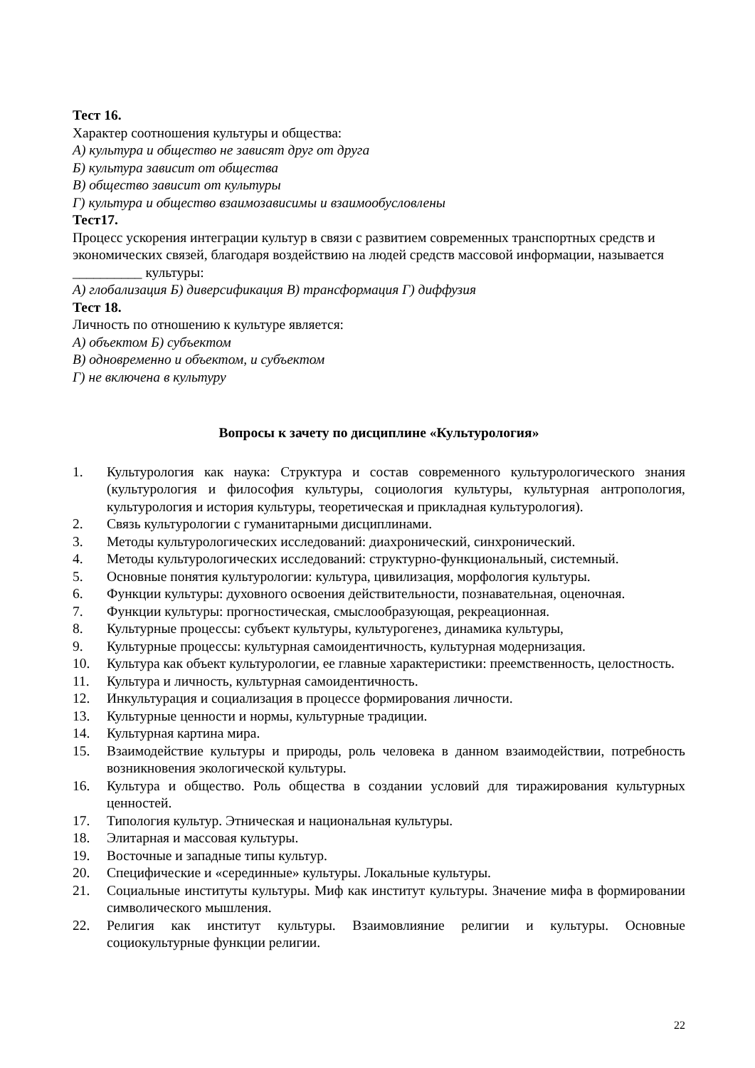Тест 16.
Характер соотношения культуры и общества:
А) культура и общество не зависят друг от друга
Б) культура зависит от общества
В) общество зависит от культуры
Г) культура и общество взаимозависимы и взаимообусловлены
Тест17.
Процесс ускорения интеграции культур в связи с развитием современных транспортных средств и экономических связей, благодаря воздействию на людей средств массовой информации, называется __________ культуры:
А) глобализация Б) диверсификация В) трансформация Г) диффузия
Тест 18.
Личность по отношению к культуре является:
А) объектом Б) субъектом
В) одновременно и объектом, и субъектом
Г) не включена в культуру
Вопросы к зачету по дисциплине «Культурология»
1. Культурология как наука: Структура и состав современного культурологического знания (культурология и философия культуры, социология культуры, культурная антропология, культурология и история культуры, теоретическая и прикладная культурология).
2. Связь культурологии с гуманитарными дисциплинами.
3. Методы культурологических исследований: диахронический, синхронический.
4. Методы культурологических исследований: структурно-функциональный, системный.
5. Основные понятия культурологии: культура, цивилизация, морфология культуры.
6. Функции культуры: духовного освоения действительности, познавательная, оценочная.
7. Функции культуры: прогностическая, смыслообразующая, рекреационная.
8. Культурные процессы: субъект культуры, культурогенез, динамика культуры,
9. Культурные процессы: культурная самоидентичность, культурная модернизация.
10. Культура как объект культурологии, ее главные характеристики: преемственность, целостность.
11. Культура и личность, культурная самоидентичность.
12. Инкультурация и социализация в процессе формирования личности.
13. Культурные ценности и нормы, культурные традиции.
14. Культурная картина мира.
15. Взаимодействие культуры и природы, роль человека в данном взаимодействии, потребность возникновения экологической культуры.
16. Культура и общество. Роль общества в создании условий для тиражирования культурных ценностей.
17. Типология культур. Этническая и национальная культуры.
18. Элитарная и массовая культуры.
19. Восточные и западные типы культур.
20. Специфические и «серединные» культуры. Локальные культуры.
21. Социальные институты культуры. Миф как институт культуры. Значение мифа в формировании символического мышления.
22. Религия как институт культуры. Взаимовлияние религии и культуры. Основные социокультурные функции религии.
22